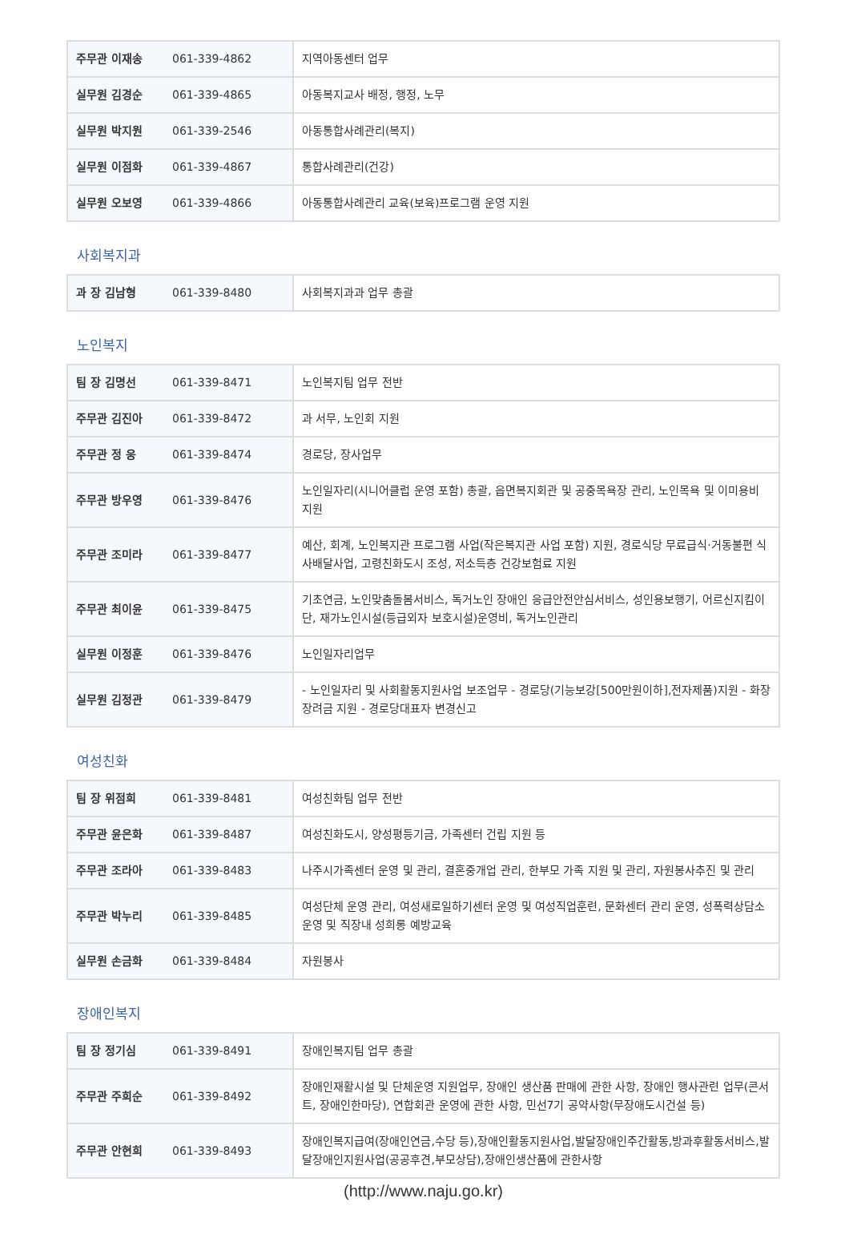| 주무관 이재송 | 061-339-4862 | 지역아동센터 업무 |
| 실무원 김경순 | 061-339-4865 | 아동복지교사 배정, 행정, 노무 |
| 실무원 박지원 | 061-339-2546 | 아동통합사례관리(복지) |
| 실무원 이점화 | 061-339-4867 | 통합사례관리(건강) |
| 실무원 오보영 | 061-339-4866 | 아동통합사례관리 교육(보육)프로그램 운영 지원 |
사회복지과
| 과 장 김남형 | 061-339-8480 | 사회복지과과 업무 총괄 |
노인복지
| 팀 장 김명선 | 061-339-8471 | 노인복지팀 업무 전반 |
| 주무관 김진아 | 061-339-8472 | 과 서무, 노인회 지원 |
| 주무관 정 웅 | 061-339-8474 | 경로당, 장사업무 |
| 주무관 방우영 | 061-339-8476 | 노인일자리(시니어클럽 운영 포함) 총괄, 읍면복지회관 및 공중목욕장 관리, 노인목욕 및 이미용비 지원 |
| 주무관 조미라 | 061-339-8477 | 예산, 회계, 노인복지관 프로그램 사업(작은복지관 사업 포함) 지원, 경로식당 무료급식·거동불편 식사배달사업, 고령친화도시 조성, 저소득층 건강보험료 지원 |
| 주무관 최이윤 | 061-339-8475 | 기초연금, 노인맞춤돌봄서비스, 독거노인 장애인 응급안전안심서비스, 성인용보행기, 어르신지킴이단, 재가노인시설(등급외자 보호시설)운영비, 독거노인관리 |
| 실무원 이정훈 | 061-339-8476 | 노인일자리업무 |
| 실무원 김정관 | 061-339-8479 | - 노인일자리 및 사회활동지원사업 보조업무 - 경로당(기능보강[500만원이하],전자제품)지원 - 화장장려금 지원 - 경로당대표자 변경신고 |
여성친화
| 팀 장 위점희 | 061-339-8481 | 여성친화팀 업무 전반 |
| 주무관 윤은화 | 061-339-8487 | 여성친화도시, 양성평등기금, 가족센터 건립 지원 등 |
| 주무관 조라아 | 061-339-8483 | 나주시가족센터 운영 및 관리, 결혼중개업 관리, 한부모 가족 지원 및 관리, 자원봉사추진 및 관리 |
| 주무관 박누리 | 061-339-8485 | 여성단체 운영 관리, 여성새로일하기센터 운영 및 여성직업훈련, 문화센터 관리 운영, 성폭력상담소운영 및 직장내 성희롱 예방교육 |
| 실무원 손금화 | 061-339-8484 | 자원봉사 |
장애인복지
| 팀 장 정기심 | 061-339-8491 | 장애인복지팀 업무 총괄 |
| 주무관 주희순 | 061-339-8492 | 장애인재활시설 및 단체운영 지원업무, 장애인 생산품 판매에 관한 사항, 장애인 행사관련 업무(콘서트, 장애인한마당), 연합회관 운영에 관한 사항, 민선7기 공약사항(무장애도시건설 등) |
| 주무관 안현희 | 061-339-8493 | 장애인복지급여(장애인연금,수당 등),장애인활동지원사업,발달장애인주간활동,방과후활동서비스,발달장애인지원사업(공공후견,부모상담),장애인생산품에 관한사항 |
(http://www.naju.go.kr)